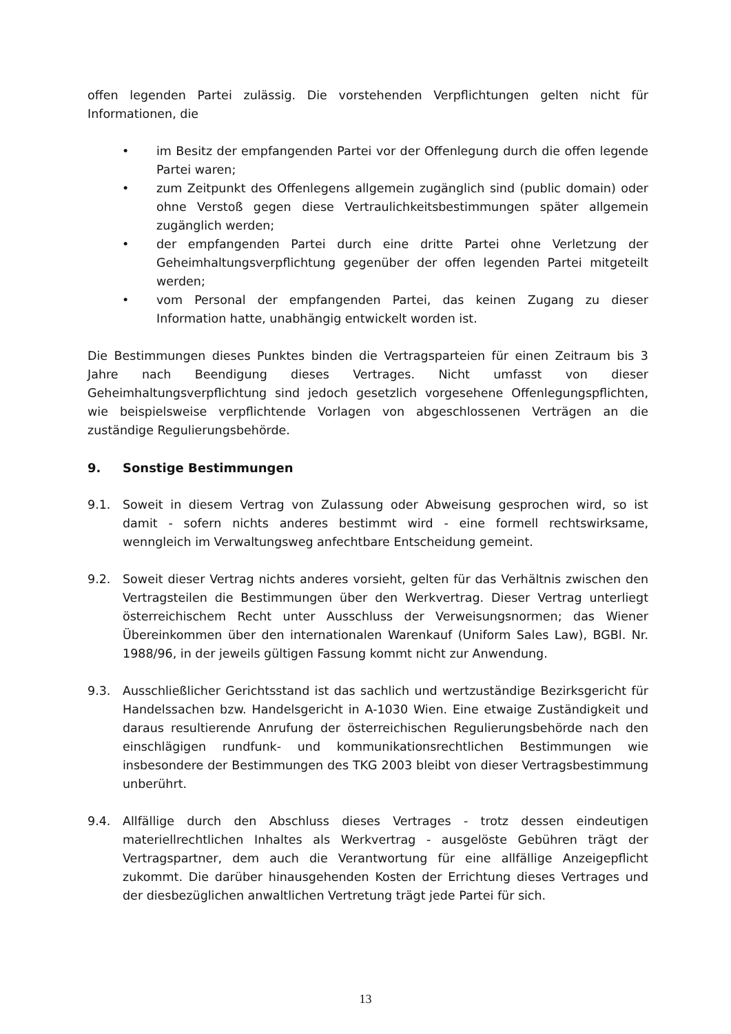offen legenden Partei zulässig. Die vorstehenden Verpflichtungen gelten nicht für Informationen, die
• im Besitz der empfangenden Partei vor der Offenlegung durch die offen legende Partei waren;
• zum Zeitpunkt des Offenlegens allgemein zugänglich sind (public domain) oder ohne Verstoß gegen diese Vertraulichkeitsbestimmungen später allgemein zugänglich werden;
• der empfangenden Partei durch eine dritte Partei ohne Verletzung der Geheimhaltungsverpflichtung gegenüber der offen legenden Partei mitgeteilt werden;
• vom Personal der empfangenden Partei, das keinen Zugang zu dieser Information hatte, unabhängig entwickelt worden ist.
Die Bestimmungen dieses Punktes binden die Vertragsparteien für einen Zeitraum bis 3 Jahre nach Beendigung dieses Vertrages. Nicht umfasst von dieser Geheimhaltungsverpflichtung sind jedoch gesetzlich vorgesehene Offenlegungspflichten, wie beispielsweise verpflichtende Vorlagen von abgeschlossenen Verträgen an die zuständige Regulierungsbehörde.
9. Sonstige Bestimmungen
9.1. Soweit in diesem Vertrag von Zulassung oder Abweisung gesprochen wird, so ist damit - sofern nichts anderes bestimmt wird - eine formell rechtswirksame, wenngleich im Verwaltungsweg anfechtbare Entscheidung gemeint.
9.2. Soweit dieser Vertrag nichts anderes vorsieht, gelten für das Verhältnis zwischen den Vertragsteilen die Bestimmungen über den Werkvertrag. Dieser Vertrag unterliegt österreichischem Recht unter Ausschluss der Verweisungsnormen; das Wiener Übereinkommen über den internationalen Warenkauf (Uniform Sales Law), BGBl. Nr. 1988/96, in der jeweils gültigen Fassung kommt nicht zur Anwendung.
9.3. Ausschließlicher Gerichtsstand ist das sachlich und wertzuständige Bezirksgericht für Handelssachen bzw. Handelsgericht in A-1030 Wien. Eine etwaige Zuständigkeit und daraus resultierende Anrufung der österreichischen Regulierungsbehörde nach den einschlägigen rundfunk- und kommunikationsrechtlichen Bestimmungen wie insbesondere der Bestimmungen des TKG 2003 bleibt von dieser Vertragsbestimmung unberührt.
9.4. Allfällige durch den Abschluss dieses Vertrages - trotz dessen eindeutigen materiellrechtlichen Inhaltes als Werkvertrag - ausgelöste Gebühren trägt der Vertragspartner, dem auch die Verantwortung für eine allfällige Anzeigepflicht zukommt. Die darüber hinausgehenden Kosten der Errichtung dieses Vertrages und der diesbezüglichen anwaltlichen Vertretung trägt jede Partei für sich.
13